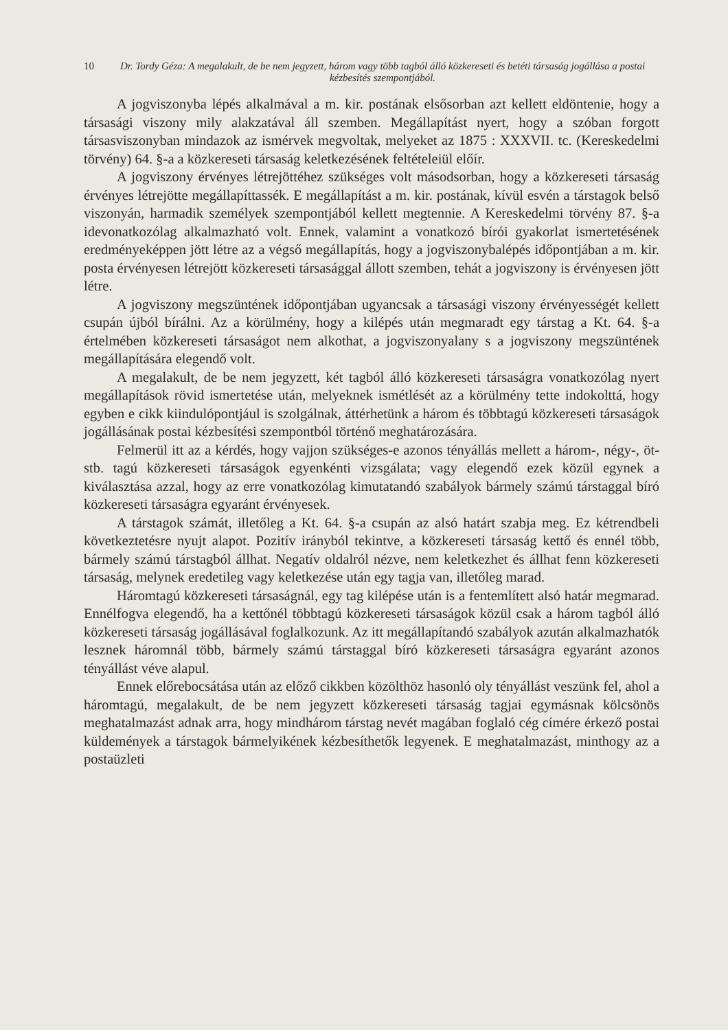10 Dr. Tordy Géza: A megalakult, de be nem jegyzett, három vagy több tagból álló közkereseti és betéti társaság jogállása a postai kézbesítés szempontjából.
A jogviszonyba lépés alkalmával a m. kir. postának elsősorban azt kellett eldöntenie, hogy a társasági viszony mily alakzatával áll szemben. Megállapítást nyert, hogy a szóban forgott társasviszonyban mindazok az ismérvek megvoltak, melyeket az 1875 : XXXVII. tc. (Kereskedelmi törvény) 64. §-a a közkereseti társaság keletkezésének feltételeiül előír.
A jogviszony érvényes létrejöttéhez szükséges volt másodsorban, hogy a közkereseti társaság érvényes létrejötte megállapíttassék. E megállapítást a m. kir. postának, kívül esvén a társtagok belső viszonyán, harmadik személyek szempontjából kellett megtennie. A Kereskedelmi törvény 87. §-a idevonatkozólag alkalmazható volt. Ennek, valamint a vonatkozó bírói gyakorlat ismertetésének eredményeképpen jött létre az a végső megállapítás, hogy a jogviszonybalépés időpontjában a m. kir. posta érvényesen létrejött közkereseti társasággal állott szemben, tehát a jogviszony is érvényesen jött létre.
A jogviszony megszüntének időpontjában ugyancsak a társasági viszony érvényességét kellett csupán újból bírálni. Az a körülmény, hogy a kilépés után megmaradt egy társtag a Kt. 64. §-a értelmében közkereseti társaságot nem alkothat, a jogviszonyalany s a jogviszony megszüntének megállapítására elegendő volt.
A megalakult, de be nem jegyzett, két tagból álló közkereseti társaságra vonatkozólag nyert megállapítások rövid ismertetése után, melyeknek ismétlését az a körülmény tette indokolttá, hogy egyben e cikk kiindulópontjául is szolgálnak, áttérhetünk a három és többtagú közkereseti társaságok jogállásának postai kézbesítési szempontból történő meghatározására.
Felmerül itt az a kérdés, hogy vajjon szükséges-e azonos tényállás mellett a három-, négy-, öt- stb. tagú közkereseti társaságok egyenkénti vizsgálata; vagy elegendő ezek közül egynek a kiválasztása azzal, hogy az erre vonatkozólag kimutatandó szabályok bármely számú társtaggal bíró közkereseti társaságra egyaránt érvényesek.
A társtagok számát, illetőleg a Kt. 64. §-a csupán az alsó határt szabja meg. Ez kétrendbeli következtetésre nyujt alapot. Pozitív irányból tekintve, a közkereseti társaság kettő és ennél több, bármely számú társtagból állhat. Negatív oldalról nézve, nem keletkezhet és állhat fenn közkereseti társaság, melynek eredetileg vagy keletkezése után egy tagja van, illetőleg marad.
Háromtagú közkereseti társaságnál, egy tag kilépése után is a fentemlített alsó határ megmarad. Ennélfogva elegendő, ha a kettőnél többtagú közkereseti társaságok közül csak a három tagból álló közkereseti társaság jogállásával foglalkozunk. Az itt megállapítandó szabályok azután alkalmazhatók lesznek háromnál több, bármely számú társtaggal bíró közkereseti társaságra egyaránt azonos tényállást véve alapul.
Ennek előrebocsátása után az előző cikkben közölthöz hasonló oly tényállást veszünk fel, ahol a háromtagú, megalakult, de be nem jegyzett közkereseti társaság tagjai egymásnak kölcsönös meghatalmazást adnak arra, hogy mindhárom társtag nevét magában foglaló cég címére érkező postai küldemények a társtagok bármelyikének kézbesíthetők legyenek. E meghatalmazást, minthogy az a postaüzleti